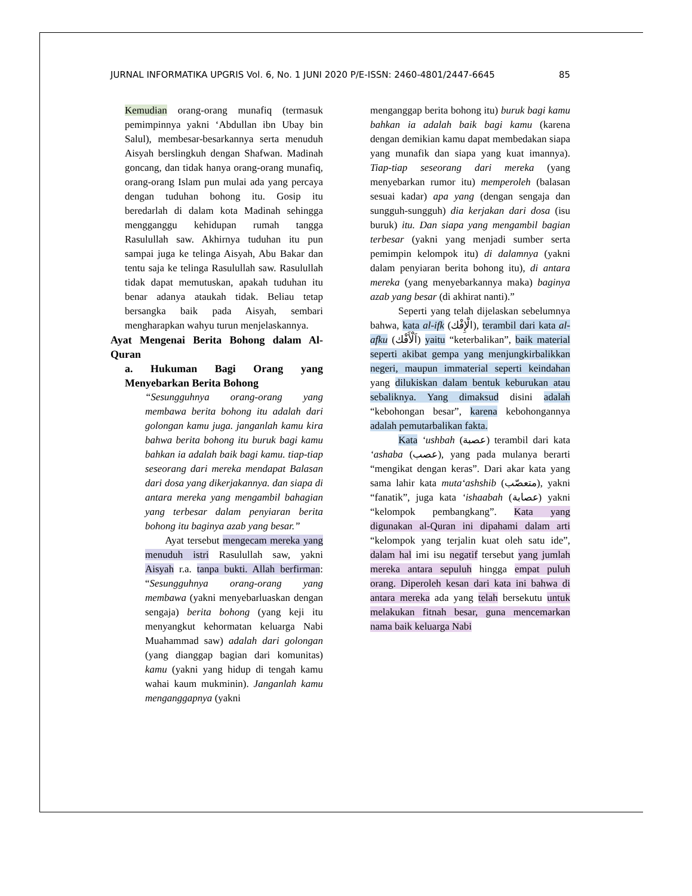JURNAL INFORMATIKA UPGRIS Vol. 6, No. 1 JUNI 2020 P/E-ISSN: 2460-4801/2447-6645 85
Kemudian orang-orang munafiq (termasuk pemimpinnya yakni ‘Abdullan ibn Ubay bin Salul), membesar-besarkannya serta menuduh Aisyah berslingkuh dengan Shafwan. Madinah goncang, dan tidak hanya orang-orang munafiq, orang-orang Islam pun mulai ada yang percaya dengan tuduhan bohong itu. Gosip itu beredarlah di dalam kota Madinah sehingga mengganggu kehidupan rumah tangga Rasulullah saw. Akhirnya tuduhan itu pun sampai juga ke telinga Aisyah, Abu Bakar dan tentu saja ke telinga Rasulullah saw. Rasulullah tidak dapat memutuskan, apakah tuduhan itu benar adanya ataukah tidak. Beliau tetap bersangka baik pada Aisyah, sembari mengharapkan wahyu turun menjelaskannya.
Ayat Mengenai Berita Bohong dalam Al-Quran
a. Hukuman Bagi Orang yang Menyebarkan Berita Bohong
“Sesungguhnya orang-orang yang membawa berita bohong itu adalah dari golongan kamu juga. janganlah kamu kira bahwa berita bohong itu buruk bagi kamu bahkan ia adalah baik bagi kamu. tiap-tiap seseorang dari mereka mendapat Balasan dari dosa yang dikerjakannya. dan siapa di antara mereka yang mengambil bahagian yang terbesar dalam penyiaran berita bohong itu baginya azab yang besar.”
Ayat tersebut mengecam mereka yang menuduh istri Rasulullah saw, yakni Aisyah r.a. tanpa bukti. Allah berfirman: “Sesungguhnya orang-orang yang membawa (yakni menyebarluaskan dengan sengaja) berita bohong (yang keji itu menyangkut kehormatan keluarga Nabi Muahammad saw) adalah dari golongan (yang dianggap bagian dari komunitas) kamu (yakni yang hidup di tengah kamu wahai kaum mukminin). Janganlah kamu menganggapnya (yakni
menganggap berita bohong itu) buruk bagi kamu bahkan ia adalah baik bagi kamu (karena dengan demikian kamu dapat membedakan siapa yang munafik dan siapa yang kuat imannya). Tiap-tiap seseorang dari mereka (yang menyebarkan rumor itu) memperoleh (balasan sesuai kadar) apa yang (dengan sengaja dan sungguh-sungguh) dia kerjakan dari dosa (isu buruk) itu. Dan siapa yang mengambil bagian terbesar (yakni yang menjadi sumber serta pemimpin kelompok itu) di dalamnya (yakni dalam penyiaran berita bohong itu), di antara mereka (yang menyebarkannya maka) baginya azab yang besar (di akhirat nanti).”
Seperti yang telah dijelaskan sebelumnya bahwa, kata al-ifk (الْإِفْك), terambil dari kata al-afku (اَلْأَفْك) yaitu “keterbalikan”, baik material seperti akibat gempa yang menjungkirbalikkan negeri, maupun immaterial seperti keindahan yang dilukiskan dalam bentuk keburukan atau sebaliknya. Yang dimaksud disini adalah “kebohongan besar”, karena kebohongannya adalah pemutarbalikan fakta.
Kata ‘ushbah (عصبة) terambil dari kata ‘ashaba (عصب), yang pada mulanya berarti “mengikat dengan keras”. Dari akar kata yang sama lahir kata muta‘ashshib (متعصّب), yakni “fanatik”, juga kata ‘ishaabah (عصابة) yakni “kelompok pembangkang”. Kata yang digunakan al-Quran ini dipahami dalam arti “kelompok yang terjalin kuat oleh satu ide”, dalam hal imi isu negatif tersebut yang jumlah mereka antara sepuluh hingga empat puluh orang. Diperoleh kesan dari kata ini bahwa di antara mereka ada yang telah bersekutu untuk melakukan fitnah besar, guna mencemarkan nama baik keluarga Nabi